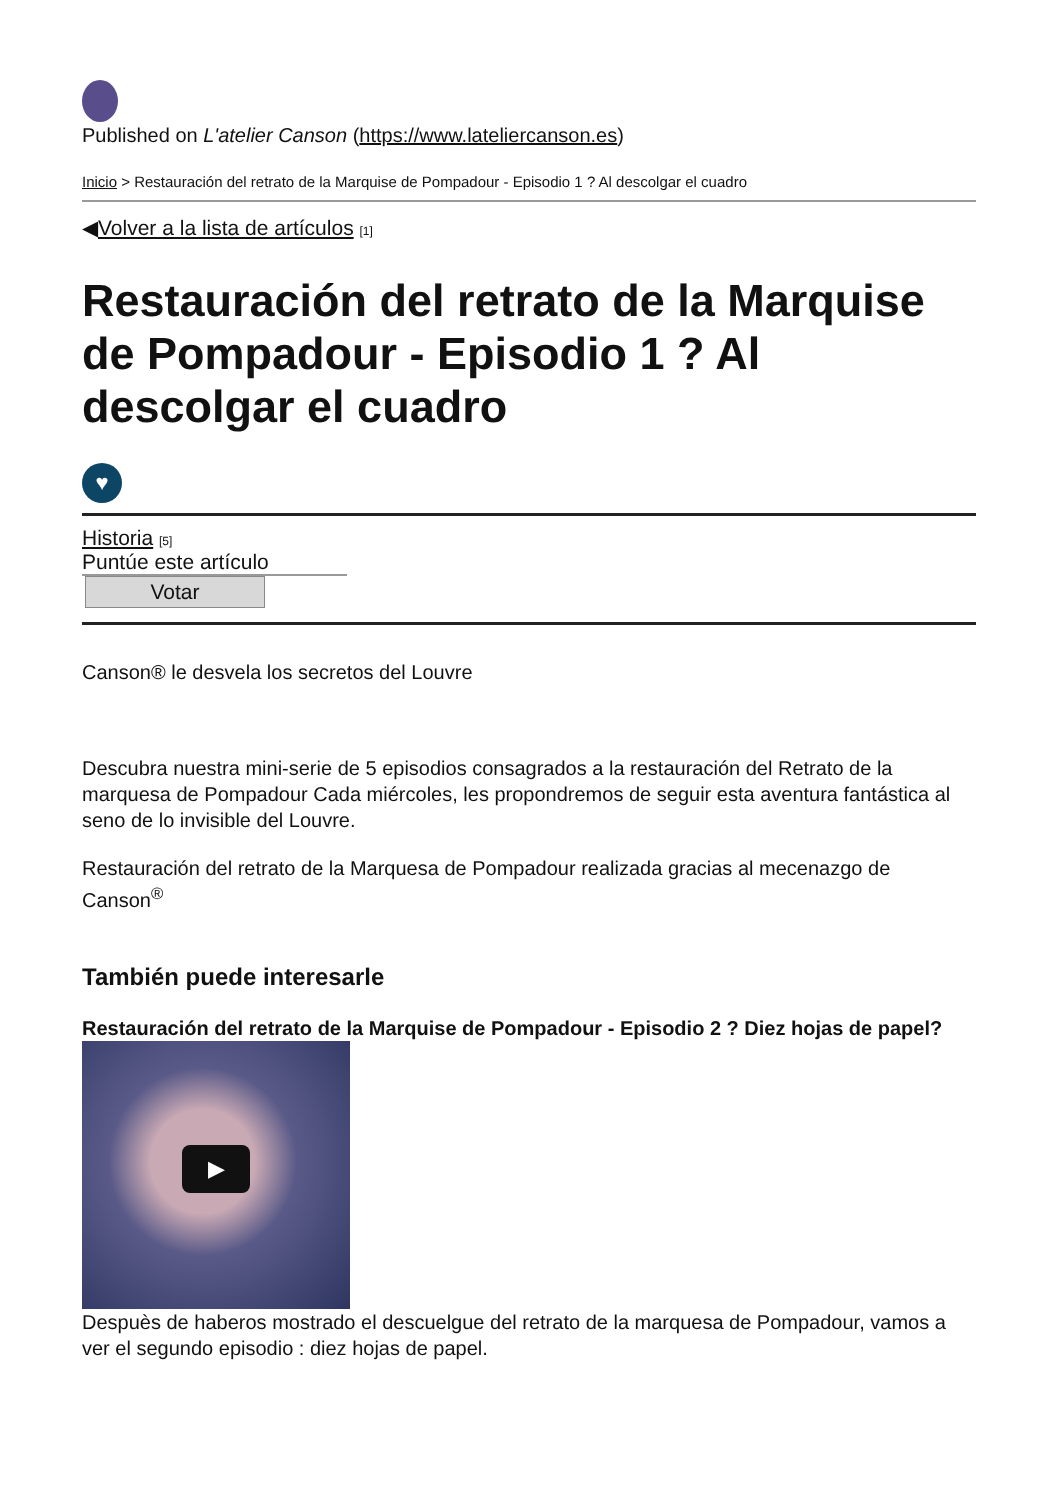Published on L'atelier Canson (https://www.lateliercanson.es)
Inicio > Restauración del retrato de la Marquise de Pompadour - Episodio 1 ? Al descolgar el cuadro
◀Volver a la lista de artículos [1]
Restauración del retrato de la Marquise de Pompadour - Episodio 1 ? Al descolgar el cuadro
♥
Historia [5]
Puntúe este artículo
Votar
Canson® le desvela los secretos del Louvre
Descubra nuestra mini-serie de 5 episodios consagrados a la restauración del Retrato de la marquesa de Pompadour Cada miércoles, les propondremos de seguir esta aventura fantástica al seno de lo invisible del Louvre.
Restauración del retrato de la Marquesa de Pompadour realizada gracias al mecenazgo de Canson<sup>®</sup>
También puede interesarle
Restauración del retrato de la Marquise de Pompadour - Episodio 2 ? Diez hojas de papel?
▶
Despuès de haberos mostrado el descuelgue del retrato de la marquesa de Pompadour, vamos a ver el segundo episodio : diez hojas de papel.